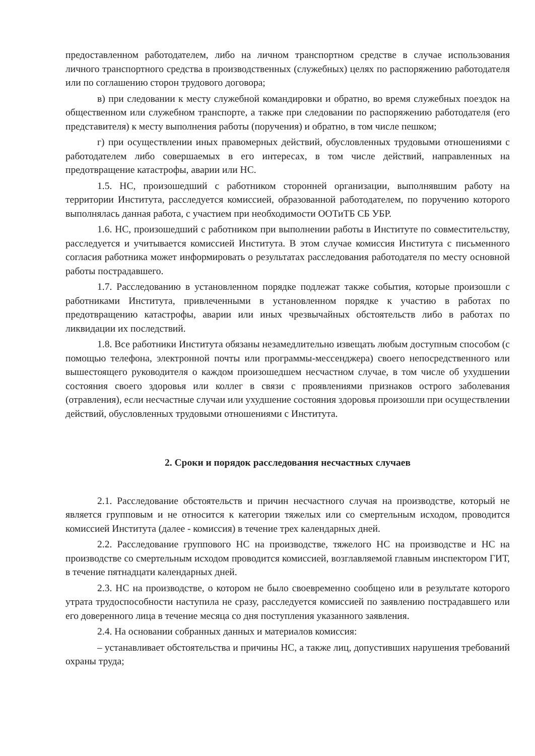предоставленном работодателем, либо на личном транспортном средстве в случае использования личного транспортного средства в производственных (служебных) целях по распоряжению работодателя или по соглашению сторон трудового договора;
в) при следовании к месту служебной командировки и обратно, во время служебных поездок на общественном или служебном транспорте, а также при следовании по распоряжению работодателя (его представителя) к месту выполнения работы (поручения) и обратно, в том числе пешком;
г) при осуществлении иных правомерных действий, обусловленных трудовыми отношениями с работодателем либо совершаемых в его интересах, в том числе действий, направленных на предотвращение катастрофы, аварии или НС.
1.5. НС, произошедший с работником сторонней организации, выполнявшим работу на территории Института, расследуется комиссией, образованной работодателем, по поручению которого выполнялась данная работа, с участием при необходимости ООТиТБ СБ УБР.
1.6. НС, произошедший с работником при выполнении работы в Институте по совместительству, расследуется и учитывается комиссией Института. В этом случае комиссия Института с письменного согласия работника может информировать о результатах расследования работодателя по месту основной работы пострадавшего.
1.7. Расследованию в установленном порядке подлежат также события, которые произошли с работниками Института, привлеченными в установленном порядке к участию в работах по предотвращению катастрофы, аварии или иных чрезвычайных обстоятельств либо в работах по ликвидации их последствий.
1.8. Все работники Института обязаны незамедлительно извещать любым доступным способом (с помощью телефона, электронной почты или программы-мессенджера) своего непосредственного или вышестоящего руководителя о каждом произошедшем несчастном случае, в том числе об ухудшении состояния своего здоровья или коллег в связи с проявлениями признаков острого заболевания (отравления), если несчастные случаи или ухудшение состояния здоровья произошли при осуществлении действий, обусловленных трудовыми отношениями с Института.
2. Сроки и порядок расследования несчастных случаев
2.1. Расследование обстоятельств и причин несчастного случая на производстве, который не является групповым и не относится к категории тяжелых или со смертельным исходом, проводится комиссией Института (далее - комиссия) в течение трех календарных дней.
2.2. Расследование группового НС на производстве, тяжелого НС на производстве и НС на производстве со смертельным исходом проводится комиссией, возглавляемой главным инспектором ГИТ, в течение пятнадцати календарных дней.
2.3. НС на производстве, о котором не было своевременно сообщено или в результате которого утрата трудоспособности наступила не сразу, расследуется комиссией по заявлению пострадавшего или его доверенного лица в течение месяца со дня поступления указанного заявления.
2.4. На основании собранных данных и материалов комиссия:
– устанавливает обстоятельства и причины НС, а также лиц, допустивших нарушения требований охраны труда;